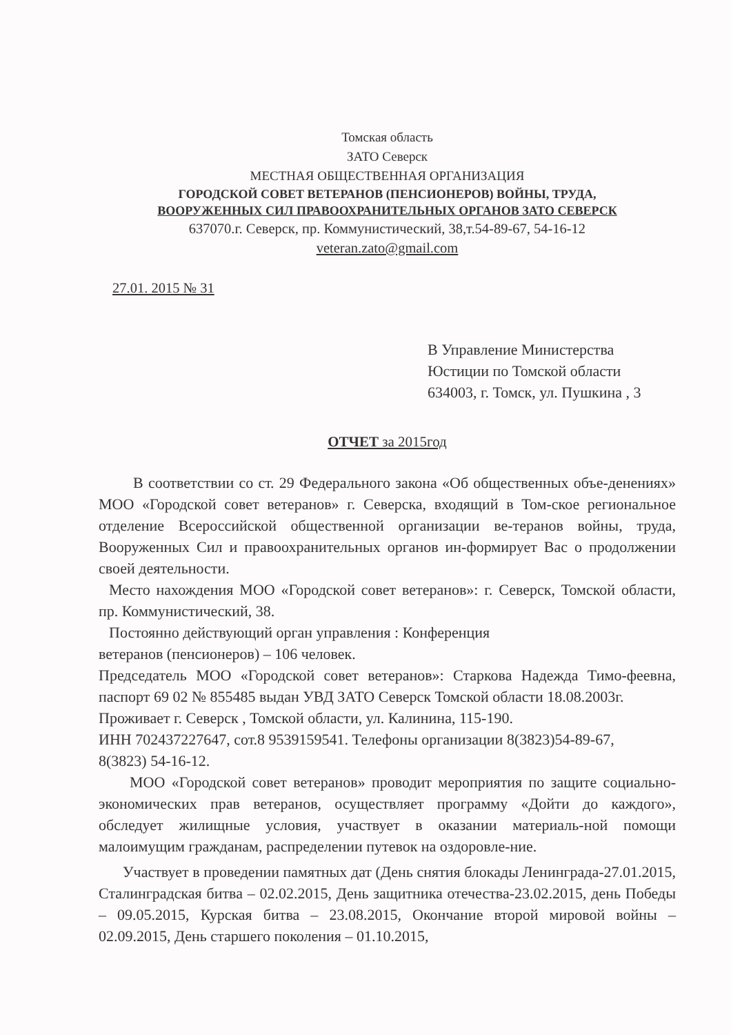Томская область
ЗАТО Северск
МЕСТНАЯ ОБЩЕСТВЕННАЯ ОРГАНИЗАЦИЯ
ГОРОДСКОЙ СОВЕТ ВЕТЕРАНОВ (ПЕНСИОНЕРОВ) ВОЙНЫ, ТРУДА,
ВООРУЖЕННЫХ СИЛ ПРАВООХРАНИТЕЛЬНЫХ ОРГАНОВ ЗАТО СЕВЕРСК
637070.г. Северск, пр. Коммунистический, 38,т.54-89-67, 54-16-12
veteran.zato@gmail.com
27.01. 2015 № 31
В Управление Министерства
Юстиции по Томской области
634003, г. Томск, ул. Пушкина , 3
ОТЧЕТ за 2015год
В соответствии со ст. 29 Федерального закона «Об общественных объе-денениях» МОО «Городской совет ветеранов» г. Северска, входящий в Том-ское региональное отделение Всероссийской общественной организации ве-теранов войны, труда, Вооруженных Сил и правоохранительных органов ин-формирует Вас о продолжении своей деятельности.
Место нахождения МОО «Городской совет ветеранов»: г. Северск, Томской области, пр. Коммунистический, 38.
Постоянно действующий орган управления : Конференция
ветеранов (пенсионеров) – 106 человек.
Председатель МОО «Городской совет ветеранов»: Старкова Надежда Тимо-феевна, паспорт 69 02 № 855485 выдан УВД ЗАТО Северск Томской области 18.08.2003г.
Проживает г. Северск , Томской области, ул. Калинина, 115-190.
ИНН 702437227647, сот.8 9539159541. Телефоны организации 8(3823)54-89-67,
8(3823) 54-16-12.
МОО «Городской совет ветеранов» проводит мероприятия по защите социально-экономических прав ветеранов, осуществляет программу «Дойти до каждого», обследует жилищные условия, участвует в оказании материаль-ной помощи малоимущим гражданам, распределении путевок на оздоровле-ние.
Участвует в проведении памятных дат (День снятия блокады Ленинграда-27.01.2015, Сталинградская битва – 02.02.2015, День защитника отечества-23.02.2015, день Победы – 09.05.2015, Курская битва – 23.08.2015, Окончание второй мировой войны – 02.09.2015, День старшего поколения – 01.10.2015,